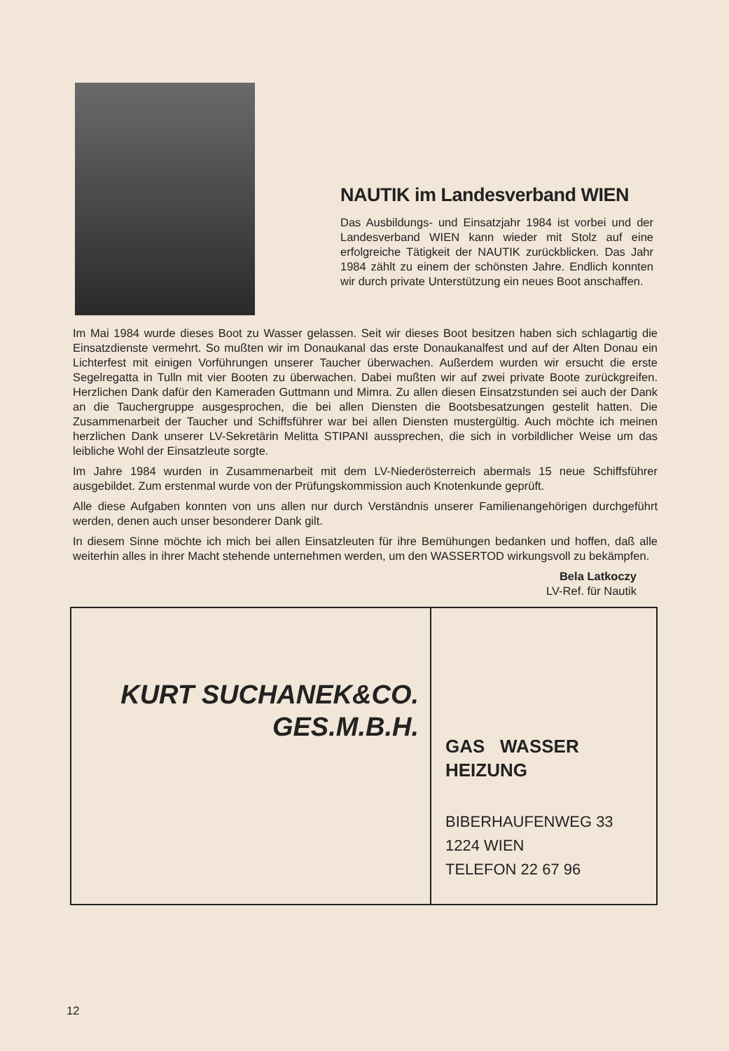NAUTIK im Landesverband WIEN
Das Ausbildungs- und Einsatzjahr 1984 ist vorbei und der Landesverband WIEN kann wieder mit Stolz auf eine erfolgreiche Tätigkeit der NAUTIK zurückblicken. Das Jahr 1984 zählt zu einem der schönsten Jahre. Endlich konnten wir durch private Unterstützung ein neues Boot anschaffen.
Im Mai 1984 wurde dieses Boot zu Wasser gelassen. Seit wir dieses Boot besitzen haben sich schlagartig die Einsatzdienste vermehrt. So mußten wir im Donaukanal das erste Donaukanalfest und auf der Alten Donau ein Lichterfest mit einigen Vorführungen unserer Taucher überwachen. Außerdem wurden wir ersucht die erste Segelregatta in Tulln mit vier Booten zu überwachen. Dabei mußten wir auf zwei private Boote zurückgreifen. Herzlichen Dank dafür den Kameraden Guttmann und Mimra. Zu allen diesen Einsatzstunden sei auch der Dank an die Tauchergruppe ausgesprochen, die bei allen Diensten die Bootsbesatzungen gestelit hatten. Die Zusammenarbeit der Taucher und Schiffsführer war bei allen Diensten mustergültig. Auch möchte ich meinen herzlichen Dank unserer LV-Sekretärin Melitta STIPANI aussprechen, die sich in vorbildlicher Weise um das leibliche Wohl der Einsatzleute sorgte.
Im Jahre 1984 wurden in Zusammenarbeit mit dem LV-Niederösterreich abermals 15 neue Schiffsführer ausgebildet. Zum erstenmal wurde von der Prüfungskommission auch Knotenkunde geprüft.
Alle diese Aufgaben konnten von uns allen nur durch Verständnis unserer Familienangehörigen durchgeführt werden, denen auch unser besonderer Dank gilt.
In diesem Sinne möchte ich mich bei allen Einsatzleuten für ihre Bemühungen bedanken und hoffen, daß alle weiterhin alles in ihrer Macht stehende unternehmen werden, um den WASSERTOD wirkungsvoll zu bekämpfen.
Bela Latkoczy
LV-Ref. für Nautik
KURT SUCHANEK&CO.
GES.M.B.H.
GAS WASSER
HEIZUNG
BIBERHAUFENWEG 33
1224 WIEN
TELEFON 22 67 96
12